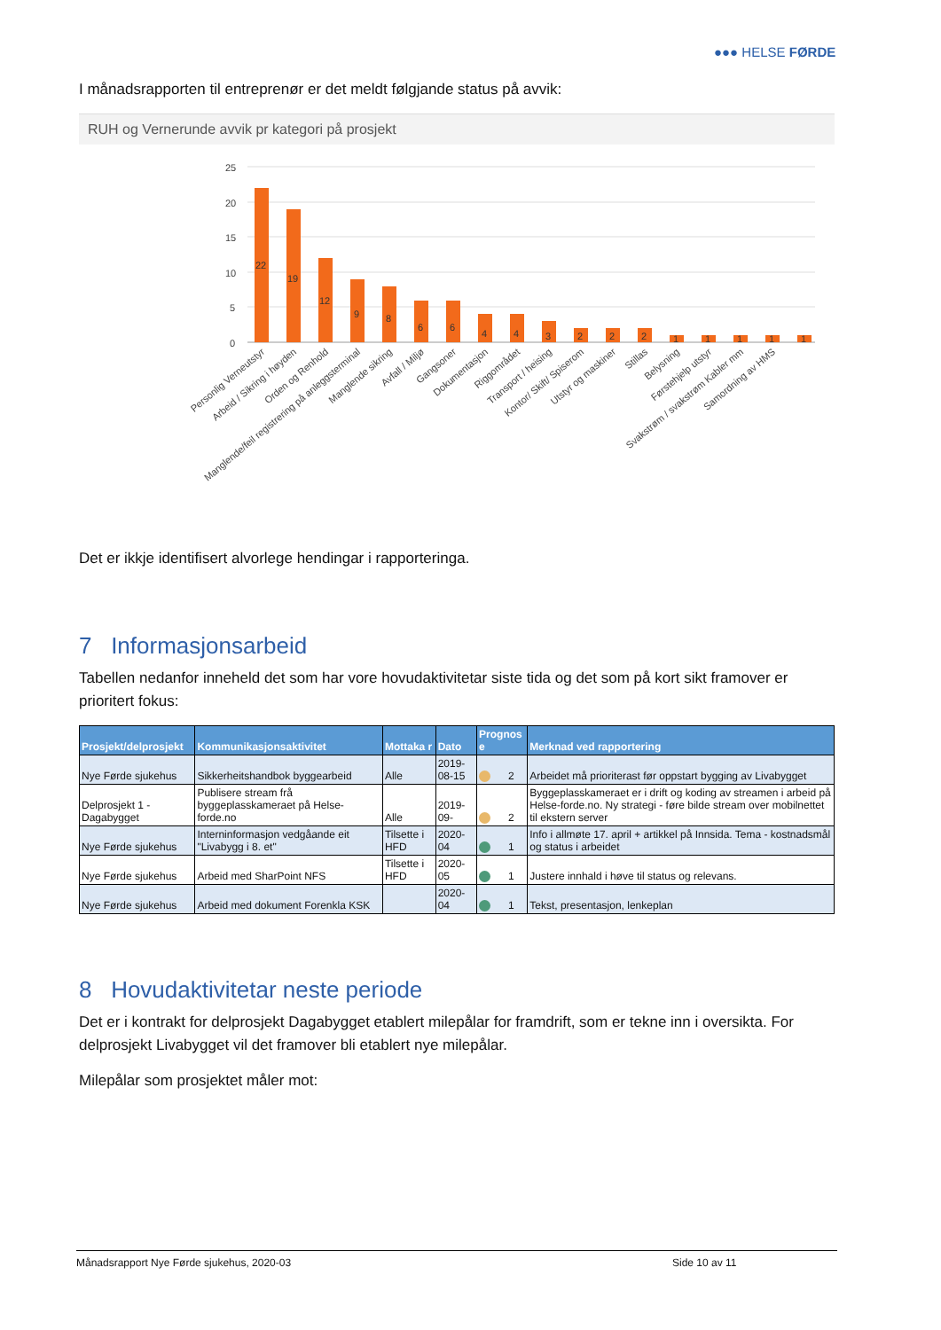●●● HELSE FØRDE
I månadsrapporten til entreprenør er det meldt følgjande status på avvik:
RUH og Vernerunde avvik pr kategori på prosjekt
25
20
15
10
5
0
22
19
12
9
8
6
6
4
4
3
2
2
2
1
1
1
1
1
Personlig Verneutstyr
Arbeid / Sikring i høyden
Orden og Renhold
Manglende/feil registrering på anleggsterminal
Manglende sikring
Avfall / Miljø
Gangsoner
Dokumentasjon
Riggområdet
Transport / heising
Kontor/ Skift/ Spiserom
Utstyr og maskiner
Stillas
Belysning
Førstehjelp utstyr
Svakstrøm / svakstrøm Kabler mm
Samordning av HMS
Det er ikkje identifisert alvorlege hendingar i rapporteringa.
7 Informasjonsarbeid
Tabellen nedanfor inneheld det som har vore hovudaktivitetar siste tida og det som på kort sikt framover er prioritert fokus:
| Prosjekt/delprosjekt | Kommunikasjonsaktivitet | Mottaka r | Dato | Prognos e | Merknad ved rapportering |
| --- | --- | --- | --- | --- | --- |
| Nye Førde sjukehus | Sikkerheitshandbok byggearbeid | Alle | 2019-08-15 | 2 | Arbeidet må prioriterast før oppstart bygging av Livabygget |
| Delprosjekt 1 - Dagabygget | Publisere stream frå byggeplasskameraet på Helse-forde.no | Alle | 2019-09- | 2 | Byggeplasskameraet er i drift og koding av streamen i arbeid på Helse-forde.no. Ny strategi - føre bilde stream over mobilnettet til ekstern server |
| Nye Førde sjukehus | Interninformasjon vedgåande eit "Livabygg i 8. et" | Tilsette i HFD | 2020-04 | 1 | Info i allmøte 17. april + artikkel på Innsida. Tema - kostnadsmål og status i arbeidet |
| Nye Førde sjukehus | Arbeid med SharPoint NFS | Tilsette i HFD | 2020-05 | 1 | Justere innhald i høve til status og relevans. |
| Nye Førde sjukehus | Arbeid med dokument Forenkla KSK | | 2020-04 | 1 | Tekst, presentasjon, lenkeplan |
8 Hovudaktivitetar neste periode
Det er i kontrakt for delprosjekt Dagabygget etablert milepålar for framdrift, som er tekne inn i oversikta. For delprosjekt Livabygget vil det framover bli etablert nye milepålar.
Milepålar som prosjektet måler mot:
Månadsrapport Nye Førde sjukehus, 2020-03 Side 10 av 11